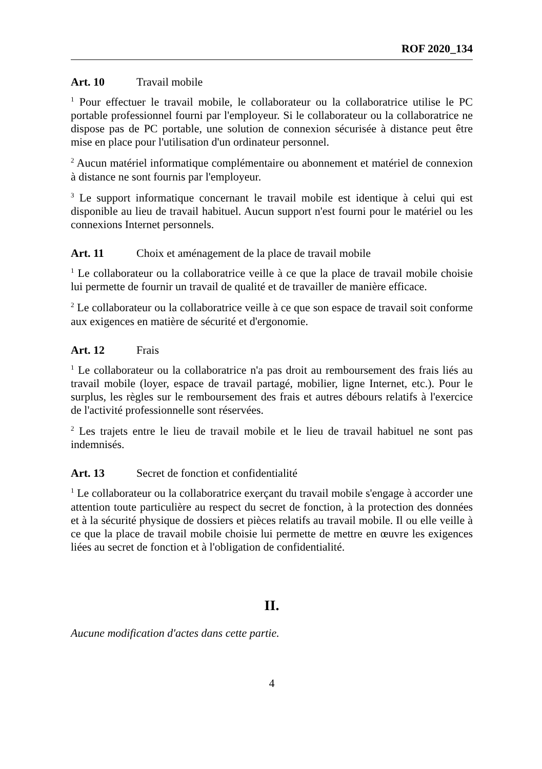ROF 2020_134
Art. 10 Travail mobile
<sup>1</sup> Pour effectuer le travail mobile, le collaborateur ou la collaboratrice utilise le PC portable professionnel fourni par l'employeur. Si le collaborateur ou la collaboratrice ne dispose pas de PC portable, une solution de connexion sécurisée à distance peut être mise en place pour l'utilisation d'un ordinateur personnel.
<sup>2</sup> Aucun matériel informatique complémentaire ou abonnement et matériel de connexion à distance ne sont fournis par l'employeur.
<sup>3</sup> Le support informatique concernant le travail mobile est identique à celui qui est disponible au lieu de travail habituel. Aucun support n'est fourni pour le matériel ou les connexions Internet personnels.
Art. 11 Choix et aménagement de la place de travail mobile
<sup>1</sup> Le collaborateur ou la collaboratrice veille à ce que la place de travail mobile choisie lui permette de fournir un travail de qualité et de travailler de manière efficace.
<sup>2</sup> Le collaborateur ou la collaboratrice veille à ce que son espace de travail soit conforme aux exigences en matière de sécurité et d'ergonomie.
Art. 12 Frais
<sup>1</sup> Le collaborateur ou la collaboratrice n'a pas droit au remboursement des frais liés au travail mobile (loyer, espace de travail partagé, mobilier, ligne Internet, etc.). Pour le surplus, les règles sur le remboursement des frais et autres débours relatifs à l'exercice de l'activité professionnelle sont réservées.
<sup>2</sup> Les trajets entre le lieu de travail mobile et le lieu de travail habituel ne sont pas indemnisés.
Art. 13 Secret de fonction et confidentialité
<sup>1</sup> Le collaborateur ou la collaboratrice exerçant du travail mobile s'engage à accorder une attention toute particulière au respect du secret de fonction, à la protection des données et à la sécurité physique de dossiers et pièces relatifs au travail mobile. Il ou elle veille à ce que la place de travail mobile choisie lui permette de mettre en œuvre les exigences liées au secret de fonction et à l'obligation de confidentialité.
II.
Aucune modification d'actes dans cette partie.
4